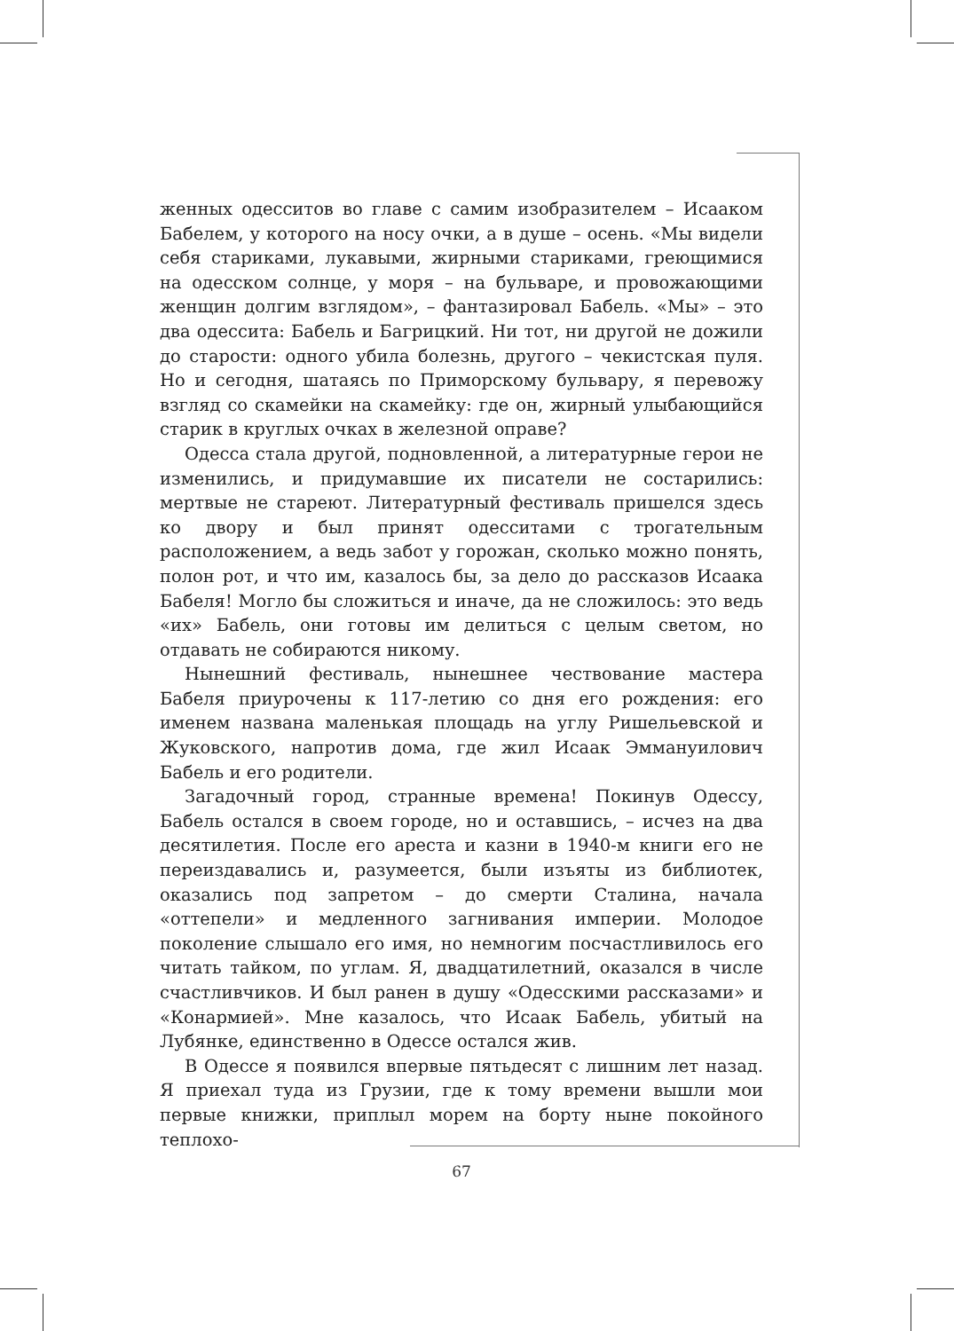женных одесситов во главе с самим изобразителем – Исааком Бабелем, у которого на носу очки, а в душе – осень. «Мы видели себя стариками, лукавыми, жирными стариками, греющимися на одесском солнце, у моря – на бульваре, и провожающими женщин долгим взглядом», – фантазировал Бабель. «Мы» – это два одессита: Бабель и Багрицкий. Ни тот, ни другой не дожили до старости: одного убила болезнь, другого – чекистская пуля. Но и сегодня, шатаясь по Приморскому бульвару, я перевожу взгляд со скамейки на скамейку: где он, жирный улыбающийся старик в круглых очках в железной оправе?
Одесса стала другой, подновленной, а литературные герои не изменились, и придумавшие их писатели не состарились: мертвые не стареют. Литературный фестиваль пришелся здесь ко двору и был принят одесситами с трогательным расположением, а ведь забот у горожан, сколько можно понять, полон рот, и что им, казалось бы, за дело до рассказов Исаака Бабеля! Могло бы сложиться и иначе, да не сложилось: это ведь «их» Бабель, они готовы им делиться с целым светом, но отдавать не собираются никому.
Нынешний фестиваль, нынешнее чествование мастера Бабеля приурочены к 117-летию со дня его рождения: его именем названа маленькая площадь на углу Ришельевской и Жуковского, напротив дома, где жил Исаак Эммануилович Бабель и его родители.
Загадочный город, странные времена! Покинув Одессу, Бабель остался в своем городе, но и оставшись, – исчез на два десятилетия. После его ареста и казни в 1940-м книги его не переиздавались и, разумеется, были изъяты из библиотек, оказались под запретом – до смерти Сталина, начала «оттепели» и медленного загнивания империи. Молодое поколение слышало его имя, но немногим посчастливилось его читать тайком, по углам. Я, двадцатилетний, оказался в числе счастливчиков. И был ранен в душу «Одесскими рассказами» и «Конармией». Мне казалось, что Исаак Бабель, убитый на Лубянке, единственно в Одессе остался жив.
В Одессе я появился впервые пятьдесят с лишним лет назад. Я приехал туда из Грузии, где к тому времени вышли мои первые книжки, приплыл морем на борту ныне покойного теплохо-
67